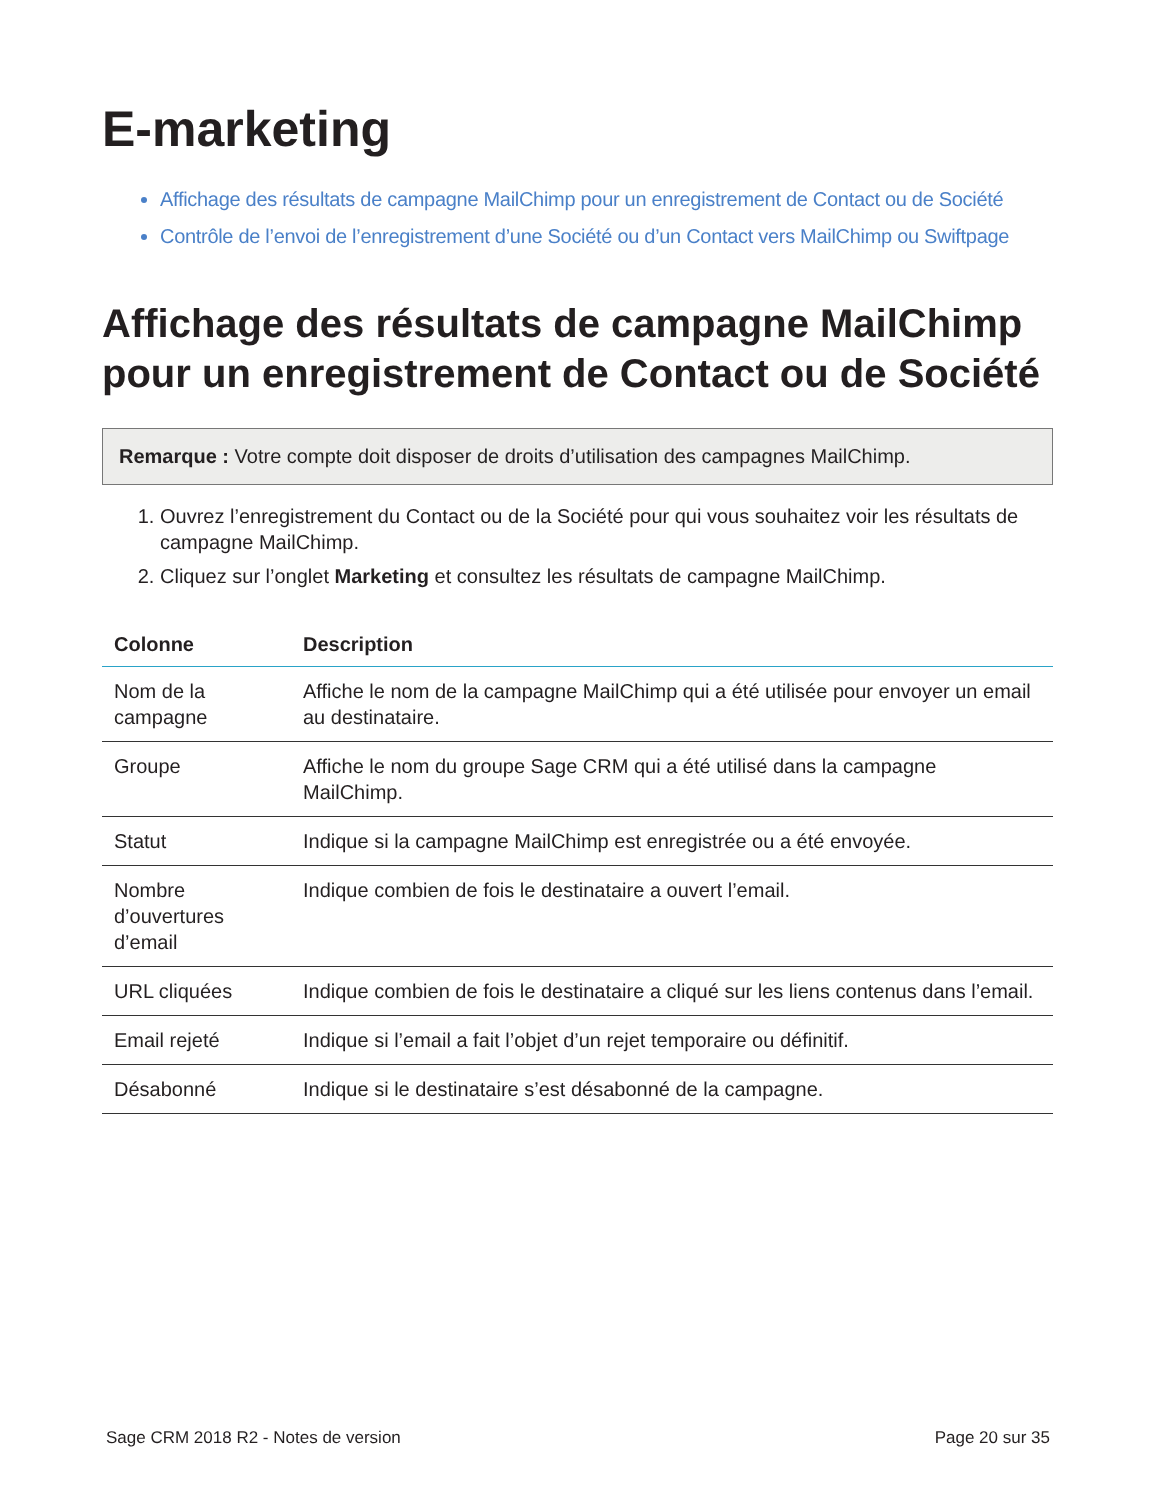E-marketing
Affichage des résultats de campagne MailChimp pour un enregistrement de Contact ou de Société
Contrôle de l’envoi de l’enregistrement d’une Société ou d’un Contact vers MailChimp ou Swiftpage
Affichage des résultats de campagne MailChimp pour un enregistrement de Contact ou de Société
Remarque : Votre compte doit disposer de droits d’utilisation des campagnes MailChimp.
1. Ouvrez l’enregistrement du Contact ou de la Société pour qui vous souhaitez voir les résultats de campagne MailChimp.
2. Cliquez sur l’onglet Marketing et consultez les résultats de campagne MailChimp.
| Colonne | Description |
| --- | --- |
| Nom de la campagne | Affiche le nom de la campagne MailChimp qui a été utilisée pour envoyer un email au destinataire. |
| Groupe | Affiche le nom du groupe Sage CRM qui a été utilisé dans la campagne MailChimp. |
| Statut | Indique si la campagne MailChimp est enregistrée ou a été envoyée. |
| Nombre d’ouvertures d’email | Indique combien de fois le destinataire a ouvert l’email. |
| URL cliquées | Indique combien de fois le destinataire a cliqué sur les liens contenus dans l’email. |
| Email rejeté | Indique si l’email a fait l’objet d’un rejet temporaire ou définitif. |
| Désabonné | Indique si le destinataire s’est désabonné de la campagne. |
Sage CRM 2018 R2 - Notes de version Page 20 sur 35